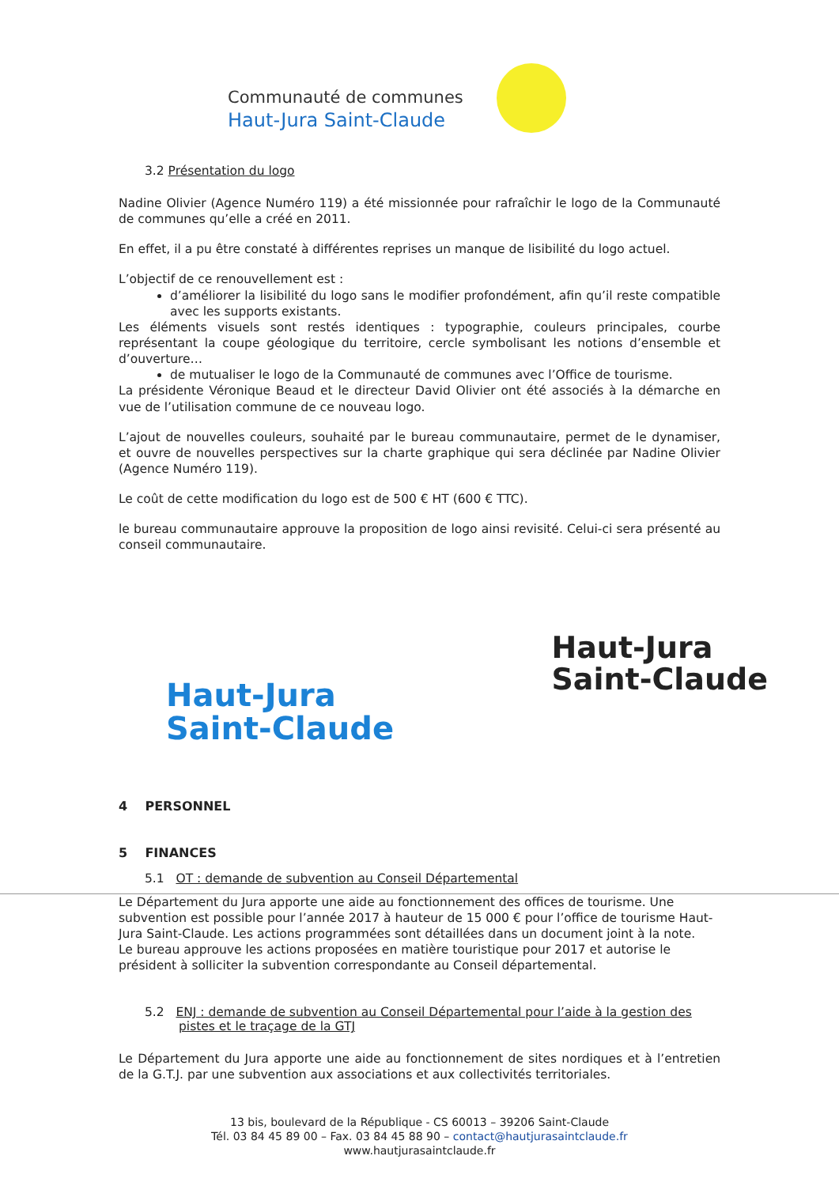Communauté de communes
Haut-Jura Saint-Claude
3.2 Présentation du logo
Nadine Olivier (Agence Numéro 119) a été missionnée pour rafraîchir le logo de la Communauté de communes qu’elle a créé en 2011.
En effet, il a pu être constaté à différentes reprises un manque de lisibilité du logo actuel.
L’objectif de ce renouvellement est :
d’améliorer la lisibilité du logo sans le modifier profondément, afin qu’il reste compatible avec les supports existants.
Les éléments visuels sont restés identiques : typographie, couleurs principales, courbe représentant la coupe géologique du territoire, cercle symbolisant les notions d’ensemble et d’ouverture…
de mutualiser le logo de la Communauté de communes avec l’Office de tourisme.
La présidente Véronique Beaud et le directeur David Olivier ont été associés à la démarche en vue de l’utilisation commune de ce nouveau logo.
L’ajout de nouvelles couleurs, souhaité par le bureau communautaire, permet de le dynamiser, et ouvre de nouvelles perspectives sur la charte graphique qui sera déclinée par Nadine Olivier (Agence Numéro 119).
Le coût de cette modification du logo est de 500 € HT (600 € TTC).
le bureau communautaire approuve la proposition de logo ainsi revisité. Celui-ci sera présenté au conseil communautaire.
Haut-Jura
Saint-Claude
Haut-Jura
Saint-Claude
4 PERSONNEL
5 FINANCES
5.1 OT : demande de subvention au Conseil Départemental
Le Département du Jura apporte une aide au fonctionnement des offices de tourisme. Une subvention est possible pour l’année 2017 à hauteur de 15 000 € pour l’office de tourisme Haut-Jura Saint-Claude. Les actions programmées sont détaillées dans un document joint à la note.
Le bureau approuve les actions proposées en matière touristique pour 2017 et autorise le président à solliciter la subvention correspondante au Conseil départemental.
5.2 ENJ : demande de subvention au Conseil Départemental pour l’aide à la gestion des pistes et le traçage de la GTJ
Le Département du Jura apporte une aide au fonctionnement de sites nordiques et à l’entretien de la G.T.J. par une subvention aux associations et aux collectivités territoriales.
13 bis, boulevard de la République - CS 60013 – 39206 Saint-Claude
Tél. 03 84 45 89 00 – Fax. 03 84 45 88 90 – contact@hautjurasaintclaude.fr
www.hautjurasaintclaude.fr